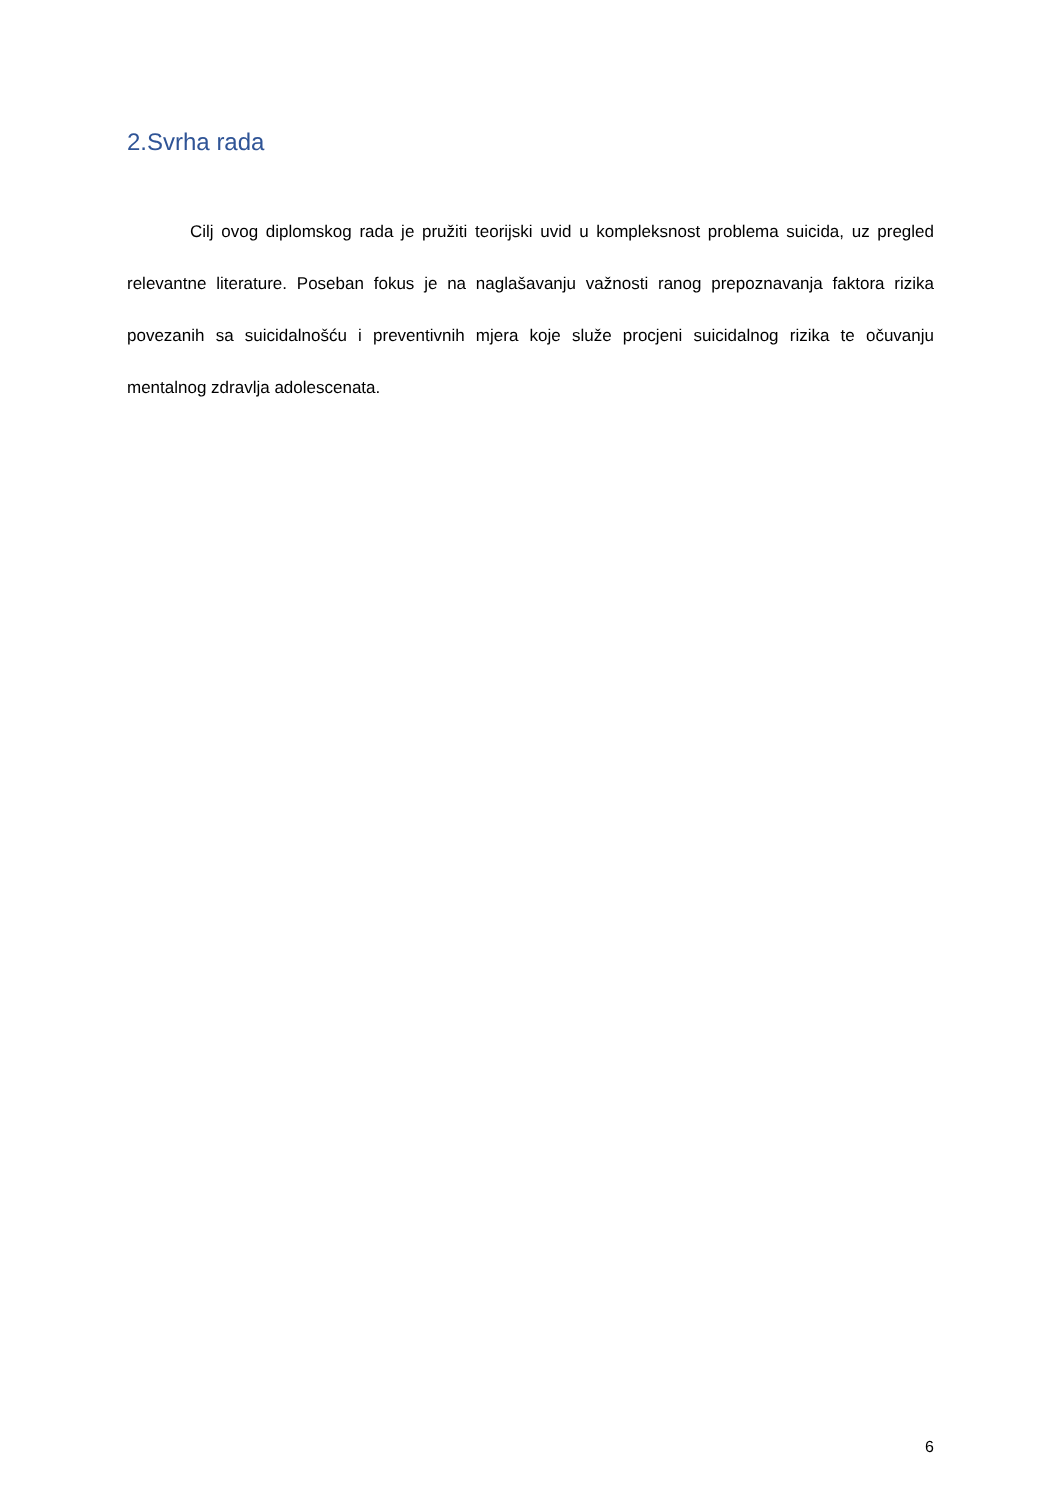2.Svrha rada
Cilj ovog diplomskog rada je pružiti teorijski uvid u kompleksnost problema suicida, uz pregled relevantne literature. Poseban fokus je na naglašavanju važnosti ranog prepoznavanja faktora rizika povezanih sa suicidalnošću i preventivnih mjera koje služe procjeni suicidalnog rizika te očuvanju mentalnog zdravlja adolescenata.
6